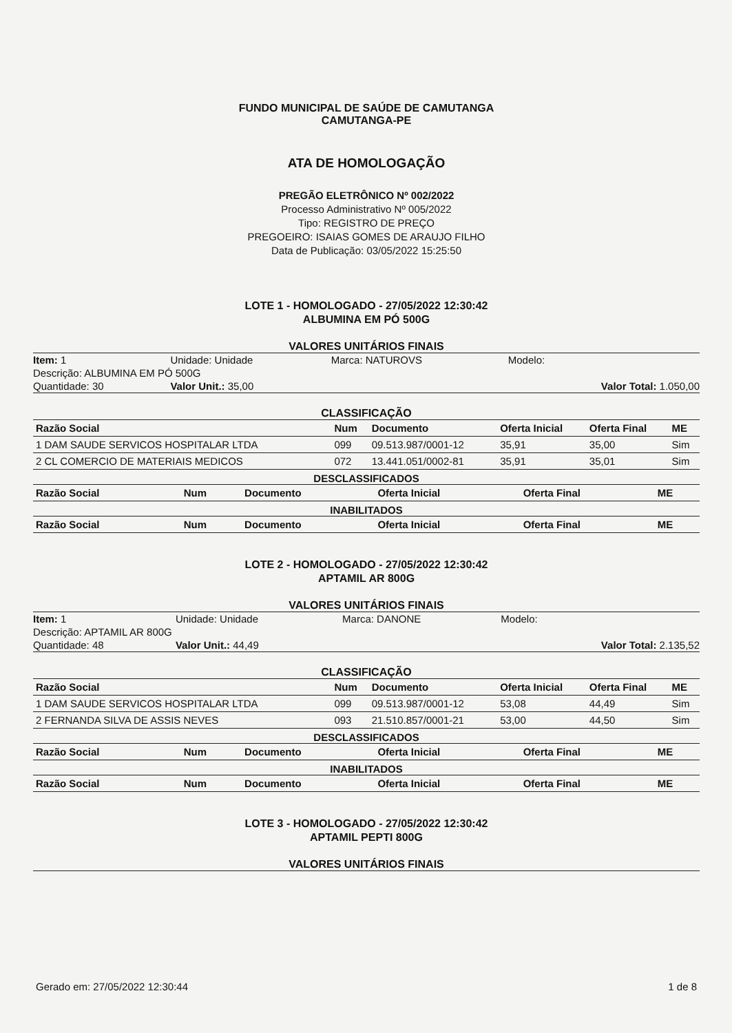FUNDO MUNICIPAL DE SAÚDE DE CAMUTANGA
CAMUTANGA-PE
ATA DE HOMOLOGAÇÃO
PREGÃO ELETRÔNICO Nº 002/2022
Processo Administrativo Nº 005/2022
Tipo: REGISTRO DE PREÇO
PREGOEIRO: ISAIAS GOMES DE ARAUJO FILHO
Data de Publicação: 03/05/2022 15:25:50
LOTE 1 - HOMOLOGADO - 27/05/2022 12:30:42
ALBUMINA EM PÓ 500G
VALORES UNITÁRIOS FINAIS
| Item: 1 | Unidade: Unidade | Marca: NATUROVS | Modelo: | |
| Descrição: ALBUMINA EM PÓ 500G | | | | |
| Quantidade: 30 | Valor Unit.: 35,00 | | Valor Total: 1.050,00 | |
CLASSIFICAÇÃO
| Razão Social | Num | Documento | Oferta Inicial | Oferta Final | ME |
| --- | --- | --- | --- | --- | --- |
| 1 DAM SAUDE SERVICOS HOSPITALAR LTDA | 099 | 09.513.987/0001-12 | 35,91 | 35,00 | Sim |
| 2 CL COMERCIO DE MATERIAIS MEDICOS | 072 | 13.441.051/0002-81 | 35,91 | 35,01 | Sim |
DESCLASSIFICADOS
| Razão Social | Num | Documento | Oferta Inicial | Oferta Final | ME |
| --- | --- | --- | --- | --- | --- |
INABILITADOS
| Razão Social | Num | Documento | Oferta Inicial | Oferta Final | ME |
| --- | --- | --- | --- | --- | --- |
LOTE 2 - HOMOLOGADO - 27/05/2022 12:30:42
APTAMIL AR 800G
VALORES UNITÁRIOS FINAIS
| Item: 1 | Unidade: Unidade | Marca: DANONE | Modelo: | |
| Descrição: APTAMIL AR 800G | | | | |
| Quantidade: 48 | Valor Unit.: 44,49 | | Valor Total: 2.135,52 | |
CLASSIFICAÇÃO
| Razão Social | Num | Documento | Oferta Inicial | Oferta Final | ME |
| --- | --- | --- | --- | --- | --- |
| 1 DAM SAUDE SERVICOS HOSPITALAR LTDA | 099 | 09.513.987/0001-12 | 53,08 | 44,49 | Sim |
| 2 FERNANDA SILVA DE ASSIS NEVES | 093 | 21.510.857/0001-21 | 53,00 | 44,50 | Sim |
DESCLASSIFICADOS
| Razão Social | Num | Documento | Oferta Inicial | Oferta Final | ME |
| --- | --- | --- | --- | --- | --- |
INABILITADOS
| Razão Social | Num | Documento | Oferta Inicial | Oferta Final | ME |
| --- | --- | --- | --- | --- | --- |
LOTE 3 - HOMOLOGADO - 27/05/2022 12:30:42
APTAMIL PEPTI 800G
VALORES UNITÁRIOS FINAIS
Gerado em: 27/05/2022 12:30:44 1 de 8